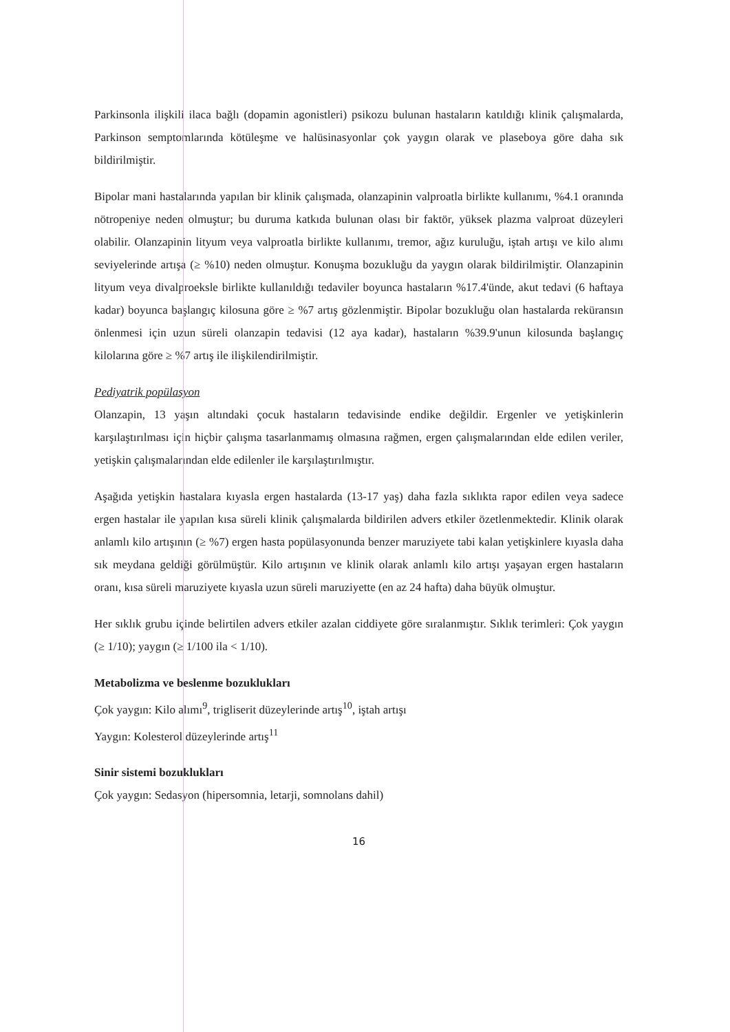Parkinsonla ilişkili ilaca bağlı (dopamin agonistleri) psikozu bulunan hastaların katıldığı klinik çalışmalarda, Parkinson semptomlarında kötüleşme ve halüsinasyonlar çok yaygın olarak ve plaseboya göre daha sık bildirilmiştir.
Bipolar mani hastalarında yapılan bir klinik çalışmada, olanzapinin valproatla birlikte kullanımı, %4.1 oranında nötropeniye neden olmuştur; bu duruma katkıda bulunan olası bir faktör, yüksek plazma valproat düzeyleri olabilir. Olanzapinin lityum veya valproatla birlikte kullanımı, tremor, ağız kuruluğu, iştah artışı ve kilo alımı seviyelerinde artışa (≥ %10) neden olmuştur. Konuşma bozukluğu da yaygın olarak bildirilmiştir. Olanzapinin lityum veya divalproeksle birlikte kullanıldığı tedaviler boyunca hastaların %17.4'ünde, akut tedavi (6 haftaya kadar) boyunca başlangıç kilosuna göre ≥ %7 artış gözlenmiştir. Bipolar bozukluğu olan hastalarda reküransın önlenmesi için uzun süreli olanzapin tedavisi (12 aya kadar), hastaların %39.9'unun kilosunda başlangıç kilolarına göre ≥ %7 artış ile ilişkilendirilmiştir.
Pediyatrik popülasyon
Olanzapin, 13 yaşın altındaki çocuk hastaların tedavisinde endike değildir. Ergenler ve yetişkinlerin karşılaştırılması için hiçbir çalışma tasarlanmamış olmasına rağmen, ergen çalışmalarından elde edilen veriler, yetişkin çalışmalarından elde edilenler ile karşılaştırılmıştır.
Aşağıda yetişkin hastalara kıyasla ergen hastalarda (13-17 yaş) daha fazla sıklıkta rapor edilen veya sadece ergen hastalar ile yapılan kısa süreli klinik çalışmalarda bildirilen advers etkiler özetlenmektedir. Klinik olarak anlamlı kilo artışının (≥ %7) ergen hasta popülasyonunda benzer maruziyete tabi kalan yetişkinlere kıyasla daha sık meydana geldiği görülmüştür. Kilo artışının ve klinik olarak anlamlı kilo artışı yaşayan ergen hastaların oranı, kısa süreli maruziyete kıyasla uzun süreli maruziyette (en az 24 hafta) daha büyük olmuştur.
Her sıklık grubu içinde belirtilen advers etkiler azalan ciddiyete göre sıralanmıştır. Sıklık terimleri: Çok yaygın (≥ 1/10); yaygın (≥ 1/100 ila < 1/10).
Metabolizma ve beslenme bozuklukları
Çok yaygın: Kilo alımı<sup>9</sup>, trigliserit düzeylerinde artış<sup>10</sup>, iştah artışı
Yaygın: Kolesterol düzeylerinde artış<sup>11</sup>
Sinir sistemi bozuklukları
Çok yaygın: Sedasyon (hipersomnia, letarji, somnolans dahil)
16